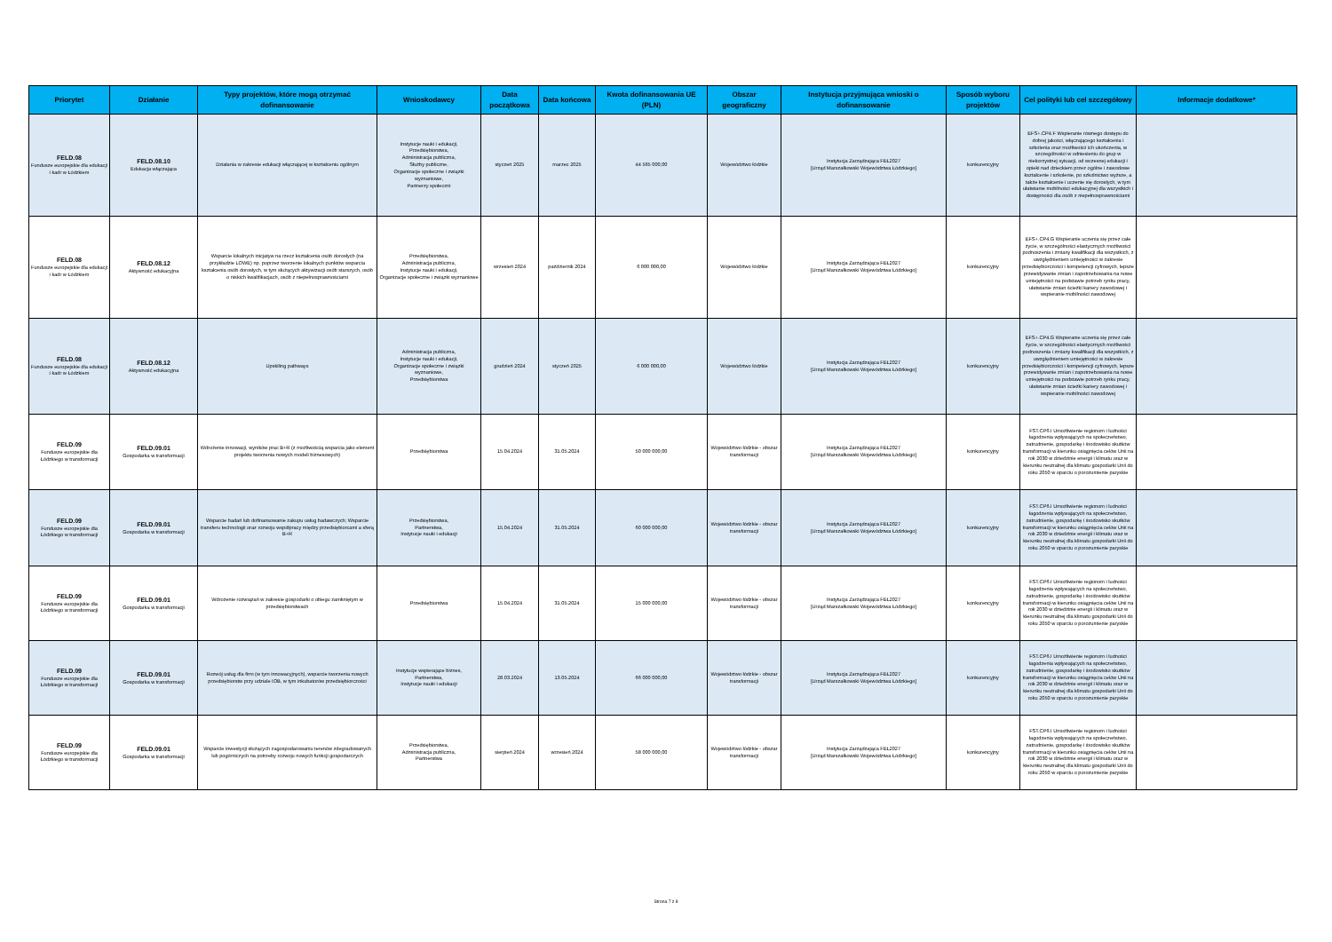| Priorytet | Działanie | Typy projektów, które mogą otrzymać dofinansowanie | Wnioskodawcy | Data początkowa | Data końcowa | Kwota dofinansowania UE (PLN) | Obszar geograficzny | Instytucja przyjmująca wnioski o dofinansowanie | Sposób wyboru projektów | Cel polityki lub cel szczegółowy | Informacje dodatkowe* |
| --- | --- | --- | --- | --- | --- | --- | --- | --- | --- | --- | --- |
| FELD.08 Fundusze europejskie dla edukacji i kadr w Łódzkiem | FELD.08.10 Edukacja włączająca | Działania w zakresie edukacji włączającej w kształceniu ogólnym | Instytucje nauki i edukacji, Przedsiębiorstwa, Administracja publiczna, Służby publiczne, Organizacje społeczne i związki wyznaniowe, Partnerzy społeczni | styczeń 2025 | marzec 2025 | 44 565 000,00 | Województwo łódzkie | Instytucja Zarządzająca FEŁ2027 [Urząd Marszałkowski Województwa Łódzkiego] | konkurencyjny | EFS+.CP4.F Wspieranie równego dostępu do dobrej jakości, włączającego kształcenia i szkolenia oraz możliwości ich ukończenia, w szczególności w odniesieniu do grup w niekorzystnej sytuacji, od wczesnej edukacji i opieki nad dzieckiem przez ogólne i zawodowe kształcenie i szkolenie, po szkolnictwo wyższe, a także kształcenie i uczenie się dorosłych, w tym ułatwianie mobilności edukacyjnej dla wszystkich i dostępności dla osób z niepełnosprawnościami | |
| FELD.08 Fundusze europejskie dla edukacji i kadr w Łódzkiem | FELD.08.12 Aktywność edukacyjna | Wsparcie lokalnych inicjatyw na rzecz kształcenia osób dorosłych (na przykładzie LOWE) np. poprzez tworzenie lokalnych punktów wsparcia kształcenia osób dorosłych, w tym służących aktywizacji osób starszych, osób o niskich kwalifikacjach, osób z niepełnosprawnościami | Przedsiębiorstwa, Administracja publiczna, Instytucje nauki i edukacji, Organizacje społeczne i związki wyznaniowe | wrzesień 2024 | październik 2024 | 6 000 000,00 | Województwo łódzkie | Instytucja Zarządzająca FEŁ2027 [Urząd Marszałkowski Województwa Łódzkiego] | konkurencyjny | EFS+.CP4.G Wspieranie uczenia się przez całe życie, w szczególności elastycznych możliwości podnoszenia i zmiany kwalifikacji dla wszystkich, z uwzględnieniem umiejętności w zakresie przedsiębiorczości i kompetencji cyfrowych, lepsze przewidywanie zmian i zapotrzebowania na nowe umiejętności na podstawie potrzeb rynku pracy, ułatwianie zmian ścieżki kariery zawodowej i wspieranie mobilności zawodowej | |
| FELD.08 Fundusze europejskie dla edukacji i kadr w Łódzkiem | FELD.08.12 Aktywność edukacyjna | Upskiling pathways | Administracja publiczna, Instytucje nauki i edukacji, Organizacje społeczne i związki wyznaniowe, Przedsiębiorstwa | grudzień 2024 | styczeń 2025 | 6 000 000,00 | Województwo łódzkie | Instytucja Zarządzająca FEŁ2027 [Urząd Marszałkowski Województwa Łódzkiego] | konkurencyjny | EFS+.CP4.G Wspieranie uczenia się przez całe życie, w szczególności elastycznych możliwości podnoszenia i zmiany kwalifikacji dla wszystkich, z uwzględnieniem umiejętności w zakresie przedsiębiorczości i kompetencji cyfrowych, lepsze przewidywanie zmian i zapotrzebowania na nowe umiejętności na podstawie potrzeb rynku pracy, ułatwianie zmian ścieżki kariery zawodowej i wspieranie mobilności zawodowej | |
| FELD.09 Fundusze europejskie dla Łódzkiego w transformacji | FELD.09.01 Gospodarka w transformacji | Wdrożenie innowacji, wyników prac B+R (z możliwością wsparcia jako element projektu tworzenia nowych modeli biznesowych) | Przedsiębiorstwa | 15.04.2024 | 31.05.2024 | 50 000 000,00 | Województwo łódzkie - obszar transformacji | Instytucja Zarządzająca FEŁ2027 [Urząd Marszałkowski Województwa Łódzkiego] | konkurencyjny | FST.CP6.I Umożliwienie regionom i ludności łagodzenia wpływających na społeczeństwo, zatrudnienie, gospodarkę i środowisko skutków transformacji w kierunku osiągnięcia celów Unii na rok 2030 w dziedzinie energii i klimatu oraz w kierunku neutralnej dla klimatu gospodarki Unii do roku 2050 w oparciu o porozumienie paryskie | |
| FELD.09 Fundusze europejskie dla Łódzkiego w transformacji | FELD.09.01 Gospodarka w transformacji | Wsparcie badań lub dofinansowanie zakupu usług badawczych; Wsparcie transferu technologii oraz rozwoju współpracy między przedsiębiorcami a sferą B+R | Przedsiębiorstwa, Partnerstwa, Instytucje nauki i edukacji | 15.04.2024 | 31.05.2024 | 60 000 000,00 | Województwo łódzkie - obszar transformacji | Instytucja Zarządzająca FEŁ2027 [Urząd Marszałkowski Województwa Łódzkiego] | konkurencyjny | FST.CP6.I Umożliwienie regionom i ludności łagodzenia wpływających na społeczeństwo, zatrudnienie, gospodarkę i środowisko skutków transformacji w kierunku osiągnięcia celów Unii na rok 2030 w dziedzinie energii i klimatu oraz w kierunku neutralnej dla klimatu gospodarki Unii do roku 2050 w oparciu o porozumienie paryskie | |
| FELD.09 Fundusze europejskie dla Łódzkiego w transformacji | FELD.09.01 Gospodarka w transformacji | Wdrożenie rozwiązań w zakresie gospodarki o obiegu zamkniętym w przedsiębiorstwach | Przedsiębiorstwa | 15.04.2024 | 31.05.2024 | 15 000 000,00 | Województwo łódzkie - obszar transformacji | Instytucja Zarządzająca FEŁ2027 [Urząd Marszałkowski Województwa Łódzkiego] | konkurencyjny | FST.CP6.I Umożliwienie regionom i ludności łagodzenia wpływających na społeczeństwo, zatrudnienie, gospodarkę i środowisko skutków transformacji w kierunku osiągnięcia celów Unii na rok 2030 w dziedzinie energii i klimatu oraz w kierunku neutralnej dla klimatu gospodarki Unii do roku 2050 w oparciu o porozumienie paryskie | |
| FELD.09 Fundusze europejskie dla Łódzkiego w transformacji | FELD.09.01 Gospodarka w transformacji | Rozwój usług dla firm (w tym innowacyjnych), wsparcie tworzenia nowych przedsiębiorstw przy udziale IOB, w tym inkubatorów przedsiębiorczości | Instytucje wspierające biznes, Partnerstwa, Instytucje nauki i edukacji | 28.03.2024 | 13.05.2024 | 66 000 000,00 | Województwo łódzkie - obszar transformacji | Instytucja Zarządzająca FEŁ2027 [Urząd Marszałkowski Województwa Łódzkiego] | konkurencyjny | FST.CP6.I Umożliwienie regionom i ludności łagodzenia wpływających na społeczeństwo, zatrudnienie, gospodarkę i środowisko skutków transformacji w kierunku osiągnięcia celów Unii na rok 2030 w dziedzinie energii i klimatu oraz w kierunku neutralnej dla klimatu gospodarki Unii do roku 2050 w oparciu o porozumienie paryskie | |
| FELD.09 Fundusze europejskie dla Łódzkiego w transformacji | FELD.09.01 Gospodarka w transformacji | Wsparcie inwestycji służących zagospodarowaniu terenów zdegradowanych lub pogórniczych na potrzeby rozwoju nowych funkcji gospodarczych | Przedsiębiorstwa, Administracja publiczna, Partnerstwa | sierpień 2024 | wrzesień 2024 | 58 000 000,00 | Województwo łódzkie - obszar transformacji | Instytucja Zarządzająca FEŁ2027 [Urząd Marszałkowski Województwa Łódzkiego] | konkurencyjny | FST.CP6.I Umożliwienie regionom i ludności łagodzenia wpływających na społeczeństwo, zatrudnienie, gospodarkę i środowisko skutków transformacji w kierunku osiągnięcia celów Unii na rok 2030 w dziedzinie energii i klimatu oraz w kierunku neutralnej dla klimatu gospodarki Unii do roku 2050 w oparciu o porozumienie paryskie | |
Strona 7 z 8